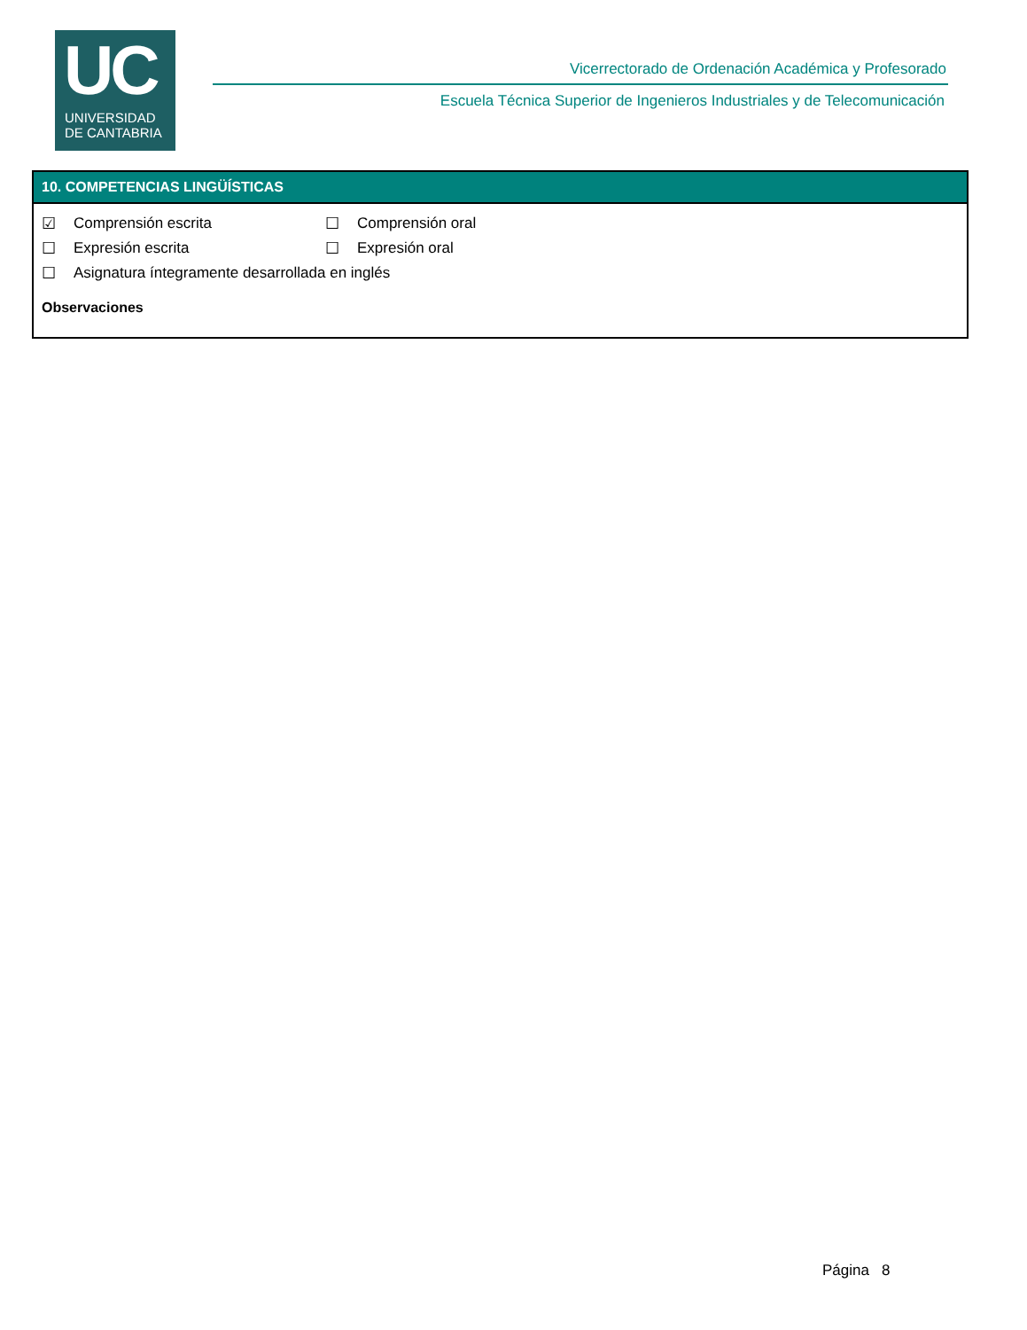UC
UNIVERSIDAD
DE CANTABRIA
Vicerrectorado de Ordenación Académica y Profesorado
Escuela Técnica Superior de Ingenieros Industriales y de Telecomunicación
10. COMPETENCIAS LINGÜÍSTICAS
☑ Comprensión escrita ☐ Comprensión oral
☐ Expresión escrita ☐ Expresión oral
☐ Asignatura íntegramente desarrollada en inglés
Observaciones
Página 8